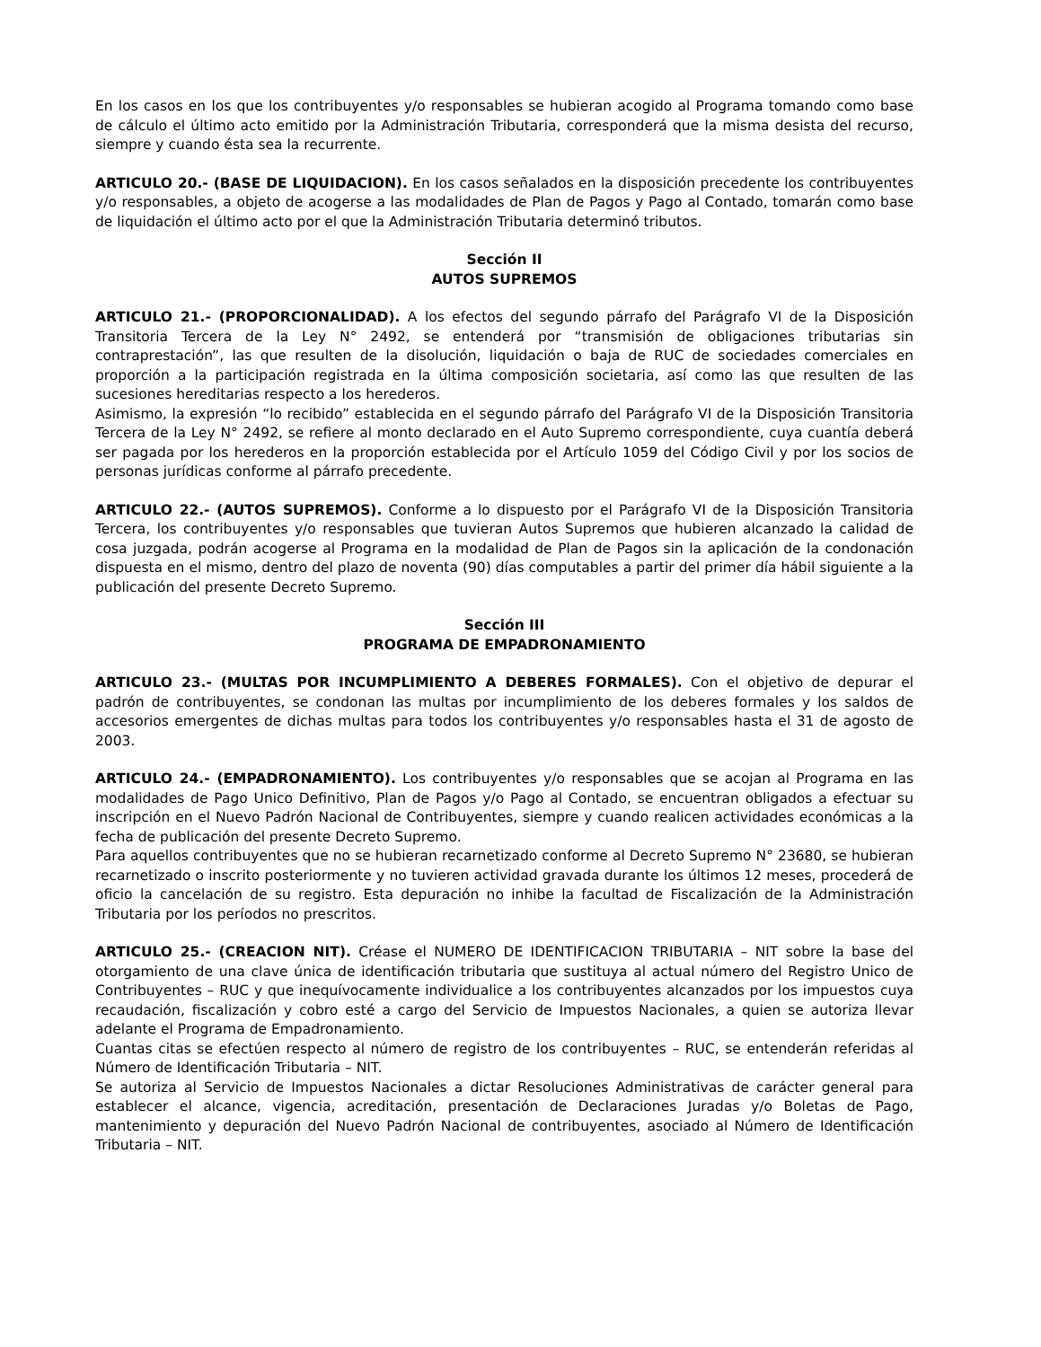En los casos en los que los contribuyentes y/o responsables se hubieran acogido al Programa tomando como base de cálculo el último acto emitido por la Administración Tributaria, corresponderá que la misma desista del recurso, siempre y cuando ésta sea la recurrente.
ARTICULO 20.- (BASE DE LIQUIDACION). En los casos señalados en la disposición precedente los contribuyentes y/o responsables, a objeto de acogerse a las modalidades de Plan de Pagos y Pago al Contado, tomarán como base de liquidación el último acto por el que la Administración Tributaria determinó tributos.
Sección II
AUTOS SUPREMOS
ARTICULO 21.- (PROPORCIONALIDAD). A los efectos del segundo párrafo del Parágrafo VI de la Disposición Transitoria Tercera de la Ley N° 2492, se entenderá por “transmisión de obligaciones tributarias sin contraprestación”, las que resulten de la disolución, liquidación o baja de RUC de sociedades comerciales en proporción a la participación registrada en la última composición societaria, así como las que resulten de las sucesiones hereditarias respecto a los herederos.
Asimismo, la expresión “lo recibido” establecida en el segundo párrafo del Parágrafo VI de la Disposición Transitoria Tercera de la Ley N° 2492, se refiere al monto declarado en el Auto Supremo correspondiente, cuya cuantía deberá ser pagada por los herederos en la proporción establecida por el Artículo 1059 del Código Civil y por los socios de personas jurídicas conforme al párrafo precedente.
ARTICULO 22.- (AUTOS SUPREMOS). Conforme a lo dispuesto por el Parágrafo VI de la Disposición Transitoria Tercera, los contribuyentes y/o responsables que tuvieran Autos Supremos que hubieren alcanzado la calidad de cosa juzgada, podrán acogerse al Programa en la modalidad de Plan de Pagos sin la aplicación de la condonación dispuesta en el mismo, dentro del plazo de noventa (90) días computables a partir del primer día hábil siguiente a la publicación del presente Decreto Supremo.
Sección III
PROGRAMA DE EMPADRONAMIENTO
ARTICULO 23.- (MULTAS POR INCUMPLIMIENTO A DEBERES FORMALES). Con el objetivo de depurar el padrón de contribuyentes, se condonan las multas por incumplimiento de los deberes formales y los saldos de accesorios emergentes de dichas multas para todos los contribuyentes y/o responsables hasta el 31 de agosto de 2003.
ARTICULO 24.- (EMPADRONAMIENTO). Los contribuyentes y/o responsables que se acojan al Programa en las modalidades de Pago Unico Definitivo, Plan de Pagos y/o Pago al Contado, se encuentran obligados a efectuar su inscripción en el Nuevo Padrón Nacional de Contribuyentes, siempre y cuando realicen actividades económicas a la fecha de publicación del presente Decreto Supremo.
Para aquellos contribuyentes que no se hubieran recarnetizado conforme al Decreto Supremo N° 23680, se hubieran recarnetizado o inscrito posteriormente y no tuvieren actividad gravada durante los últimos 12 meses, procederá de oficio la cancelación de su registro. Esta depuración no inhibe la facultad de Fiscalización de la Administración Tributaria por los períodos no prescritos.
ARTICULO 25.- (CREACION NIT). Créase el NUMERO DE IDENTIFICACION TRIBUTARIA – NIT sobre la base del otorgamiento de una clave única de identificación tributaria que sustituya al actual número del Registro Unico de Contribuyentes – RUC y que inequívocamente individualice a los contribuyentes alcanzados por los impuestos cuya recaudación, fiscalización y cobro esté a cargo del Servicio de Impuestos Nacionales, a quien se autoriza llevar adelante el Programa de Empadronamiento.
Cuantas citas se efectúen respecto al número de registro de los contribuyentes – RUC, se entenderán referidas al Número de Identificación Tributaria – NIT.
Se autoriza al Servicio de Impuestos Nacionales a dictar Resoluciones Administrativas de carácter general para establecer el alcance, vigencia, acreditación, presentación de Declaraciones Juradas y/o Boletas de Pago, mantenimiento y depuración del Nuevo Padrón Nacional de contribuyentes, asociado al Número de Identificación Tributaria – NIT.